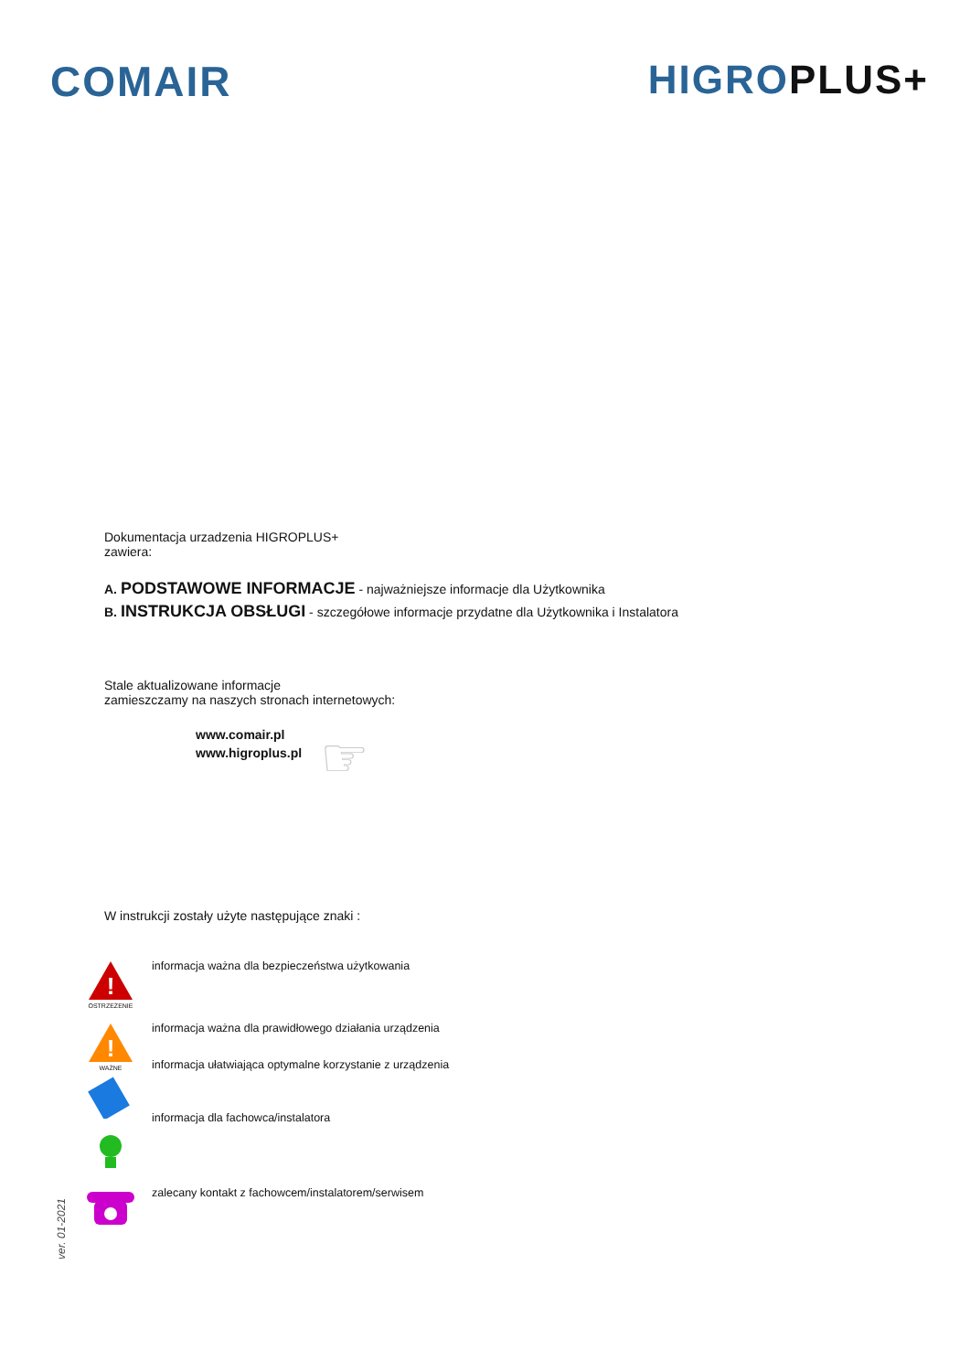COMAIR HIGROPLUS+
Dokumentacja urzadzenia HIGROPLUS+
zawiera:
A. PODSTAWOWE INFORMACJE - najważniejsze informacje dla Użytkownika
B. INSTRUKCJA OBSŁUGI - szczegółowe informacje przydatne dla Użytkownika i Instalatora
Stale aktualizowane informacje
zamieszczamy na naszych stronach internetowych:
www.comair.pl
www.higroplus.pl ☞
W instrukcji zostały użyte następujące znaki :
!
OSTRZEŻENIE
informacja ważna dla bezpieczeństwa użytkowania
!
WAŻNE
informacja ważna dla prawidłowego działania urządzenia
informacja ułatwiająca optymalne korzystanie z urządzenia
informacja dla fachowca/instalatora
zalecany kontakt z fachowcem/instalatorem/serwisem
ver. 01-2021